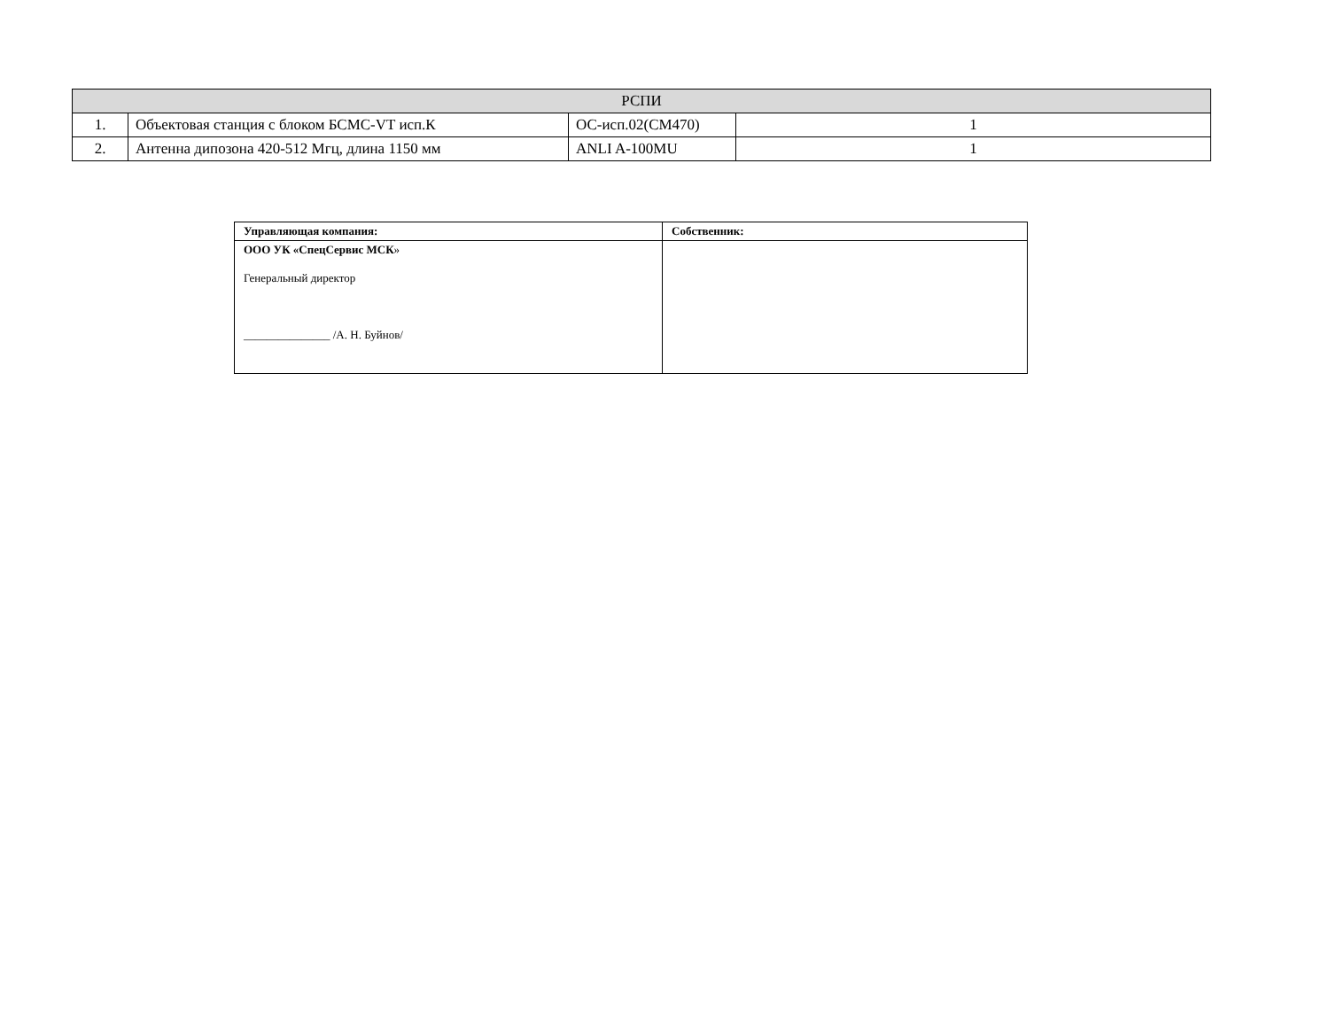| РСПИ | | | |
| 1. | Объектовая станция с блоком БСМС-VT исп.К | ОС-исп.02(СМ470) | 1 |
| 2. | Антенна дипозона 420-512 Мгц, длина 1150 мм | ANLI A-100MU | 1 |
| Управляющая компания: | Собственник: |
| ООО УК «СпецСервис МСК » Генеральный директор _______________ /А. Н. Буйнов/ | |